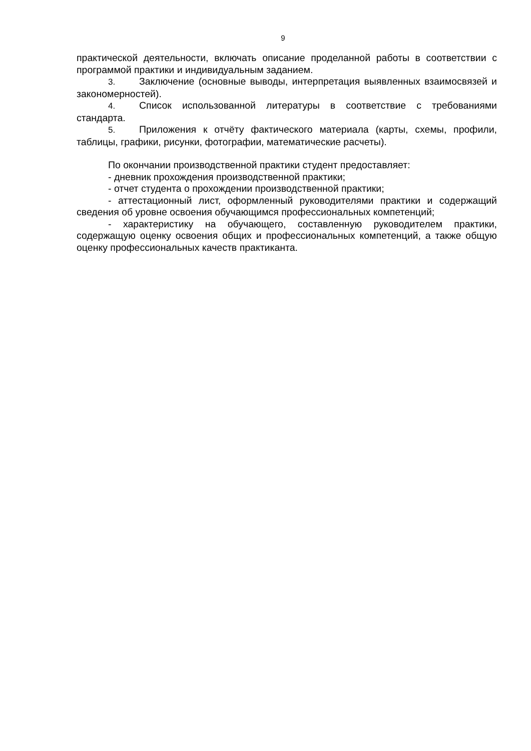9
практической деятельности, включать описание проделанной работы в соответствии с программой практики и индивидуальным заданием.
3. Заключение (основные выводы, интерпретация выявленных взаимосвязей и закономерностей).
4. Список использованной литературы в соответствие с требованиями стандарта.
5. Приложения к отчёту фактического материала (карты, схемы, профили, таблицы, графики, рисунки, фотографии, математические расчеты).
По окончании производственной практики студент предоставляет:
- дневник прохождения производственной практики;
- отчет студента о прохождении производственной практики;
- аттестационный лист, оформленный руководителями практики и содержащий сведения об уровне освоения обучающимся профессиональных компетенций;
- характеристику на обучающего, составленную руководителем практики, содержащую оценку освоения общих и профессиональных компетенций, а также общую оценку профессиональных качеств практиканта.